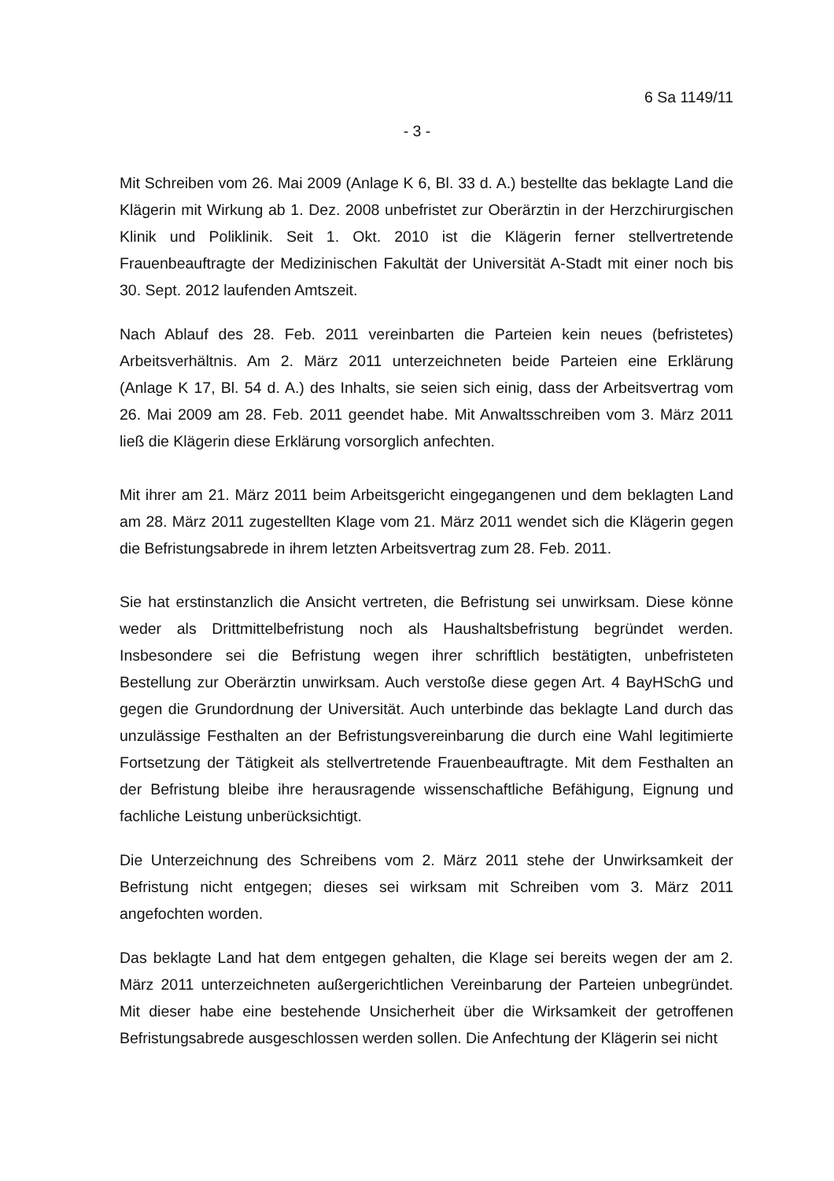6 Sa 1149/11
- 3 -
Mit Schreiben vom 26. Mai 2009 (Anlage K 6, Bl. 33 d. A.) bestellte das beklagte Land die Klägerin mit Wirkung ab 1. Dez. 2008 unbefristet zur Oberärztin in der Herzchirurgischen Klinik und Poliklinik. Seit 1. Okt. 2010 ist die Klägerin ferner stellvertretende Frauenbeauftragte der Medizinischen Fakultät der Universität A-Stadt mit einer noch bis 30. Sept. 2012 laufenden Amtszeit.
Nach Ablauf des 28. Feb. 2011 vereinbarten die Parteien kein neues (befristetes) Arbeitsverhältnis. Am 2. März 2011 unterzeichneten beide Parteien eine Erklärung (Anlage K 17, Bl. 54 d. A.) des Inhalts, sie seien sich einig, dass der Arbeitsvertrag vom 26. Mai 2009 am 28. Feb. 2011 geendet habe. Mit Anwaltsschreiben vom 3. März 2011 ließ die Klägerin diese Erklärung vorsorglich anfechten.
Mit ihrer am 21. März 2011 beim Arbeitsgericht eingegangenen und dem beklagten Land am 28. März 2011 zugestellten Klage vom 21. März 2011 wendet sich die Klägerin gegen die Befristungsabrede in ihrem letzten Arbeitsvertrag zum 28. Feb. 2011.
Sie hat erstinstanzlich die Ansicht vertreten, die Befristung sei unwirksam. Diese könne weder als Drittmittelbefristung noch als Haushaltsbefristung begründet werden. Insbesondere sei die Befristung wegen ihrer schriftlich bestätigten, unbefristeten Bestellung zur Oberärztin unwirksam. Auch verstoße diese gegen Art. 4 BayHSchG und gegen die Grundordnung der Universität. Auch unterbinde das beklagte Land durch das unzulässige Festhalten an der Befristungsvereinbarung die durch eine Wahl legitimierte Fortsetzung der Tätigkeit als stellvertretende Frauenbeauftragte. Mit dem Festhalten an der Befristung bleibe ihre herausragende wissenschaftliche Befähigung, Eignung und fachliche Leistung unberücksichtigt.
Die Unterzeichnung des Schreibens vom 2. März 2011 stehe der Unwirksamkeit der Befristung nicht entgegen; dieses sei wirksam mit Schreiben vom 3. März 2011 angefochten worden.
Das beklagte Land hat dem entgegen gehalten, die Klage sei bereits wegen der am 2. März 2011 unterzeichneten außergerichtlichen Vereinbarung der Parteien unbegründet. Mit dieser habe eine bestehende Unsicherheit über die Wirksamkeit der getroffenen Befristungsabrede ausgeschlossen werden sollen. Die Anfechtung der Klägerin sei nicht